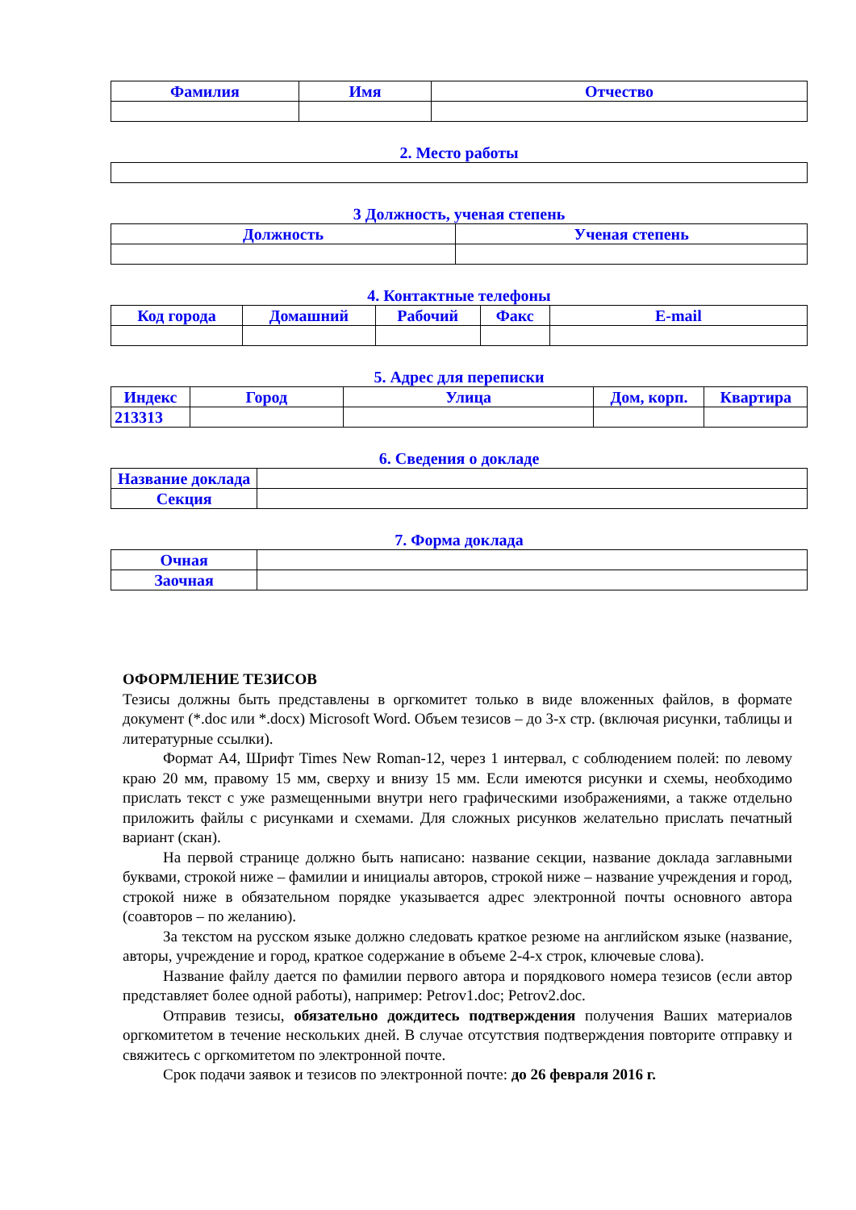| Фамилия | Имя | Отчество |
| --- | --- | --- |
2. Место работы
3 Должность, ученая степень
| Должность | Ученая степень |
| --- | --- |
4. Контактные телефоны
| Код города | Домашний | Рабочий | Факс | E-mail |
| --- | --- | --- | --- | --- |
5. Адрес для переписки
| Индекс | Город | Улица | Дом, корп. | Квартира |
| --- | --- | --- | --- | --- |
| 213313 | | | | |
6. Сведения о докладе
| Название доклада | |
| Секция | |
7. Форма доклада
| Очная | |
| Заочная | |
ОФОРМЛЕНИЕ ТЕЗИСОВ
Тезисы должны быть представлены в оргкомитет только в виде вложенных файлов, в формате документ (*.doc или *.docx) Microsoft Word. Объем тезисов – до 3-х стр. (включая рисунки, таблицы и литературные ссылки).
Формат А4, Шрифт Times New Roman-12, через 1 интервал, с соблюдением полей: по левому краю 20 мм, правому 15 мм, сверху и внизу 15 мм. Если имеются рисунки и схемы, необходимо прислать текст с уже размещенными внутри него графическими изображениями, а также отдельно приложить файлы с рисунками и схемами. Для сложных рисунков желательно прислать печатный вариант (скан).
На первой странице должно быть написано: название секции, название доклада заглавными буквами, строкой ниже – фамилии и инициалы авторов, строкой ниже – название учреждения и город, строкой ниже в обязательном порядке указывается адрес электронной почты основного автора (соавторов – по желанию).
За текстом на русском языке должно следовать краткое резюме на английском языке (название, авторы, учреждение и город, краткое содержание в объеме 2-4-х строк, ключевые слова).
Название файлу дается по фамилии первого автора и порядкового номера тезисов (если автор представляет более одной работы), например: Petrov1.doc; Petrov2.doc.
Отправив тезисы, обязательно дождитесь подтверждения получения Ваших материалов оргкомитетом в течение нескольких дней. В случае отсутствия подтверждения повторите отправку и свяжитесь с оргкомитетом по электронной почте.
Срок подачи заявок и тезисов по электронной почте: до 26 февраля 2016 г.